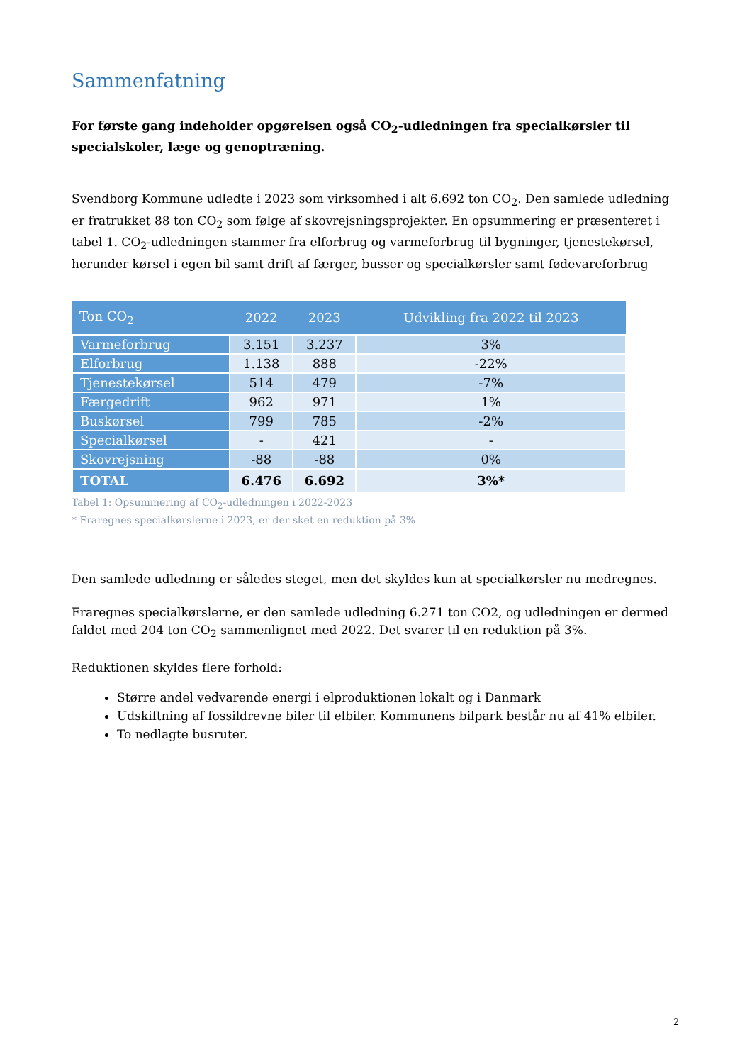Sammenfatning
For første gang indeholder opgørelsen også CO<sub>2</sub>-udledningen fra specialkørsler til specialskoler, læge og genoptræning.
Svendborg Kommune udledte i 2023 som virksomhed i alt 6.692 ton CO<sub>2</sub>. Den samlede udledning er fratrukket 88 ton CO<sub>2</sub> som følge af skovrejsningsprojekter. En opsummering er præsenteret i tabel 1. CO<sub>2</sub>-udledningen stammer fra elforbrug og varmeforbrug til bygninger, tjenestekørsel, herunder kørsel i egen bil samt drift af færger, busser og specialkørsler samt fødevareforbrug
| Ton CO<sub>2</sub> | 2022 | 2023 | Udvikling fra 2022 til 2023 |
| --- | --- | --- | --- |
| Varmeforbrug | 3.151 | 3.237 | 3% |
| Elforbrug | 1.138 | 888 | -22% |
| Tjenestekørsel | 514 | 479 | -7% |
| Færgedrift | 962 | 971 | 1% |
| Buskørsel | 799 | 785 | -2% |
| Specialkørsel | - | 421 | - |
| Skovrejsning | -88 | -88 | 0% |
| TOTAL | 6.476 | 6.692 | 3%* |
Tabel 1: Opsummering af CO<sub>2</sub>-udledningen i 2022-2023
* Fraregnes specialkørslerne i 2023, er der sket en reduktion på 3%
Den samlede udledning er således steget, men det skyldes kun at specialkørsler nu medregnes.
Fraregnes specialkørslerne, er den samlede udledning 6.271 ton CO2, og udledningen er dermed faldet med 204 ton CO<sub>2</sub> sammenlignet med 2022. Det svarer til en reduktion på 3%.
Reduktionen skyldes flere forhold:
Større andel vedvarende energi i elproduktionen lokalt og i Danmark
Udskiftning af fossildrevne biler til elbiler. Kommunens bilpark består nu af 41% elbiler.
To nedlagte busruter.
2